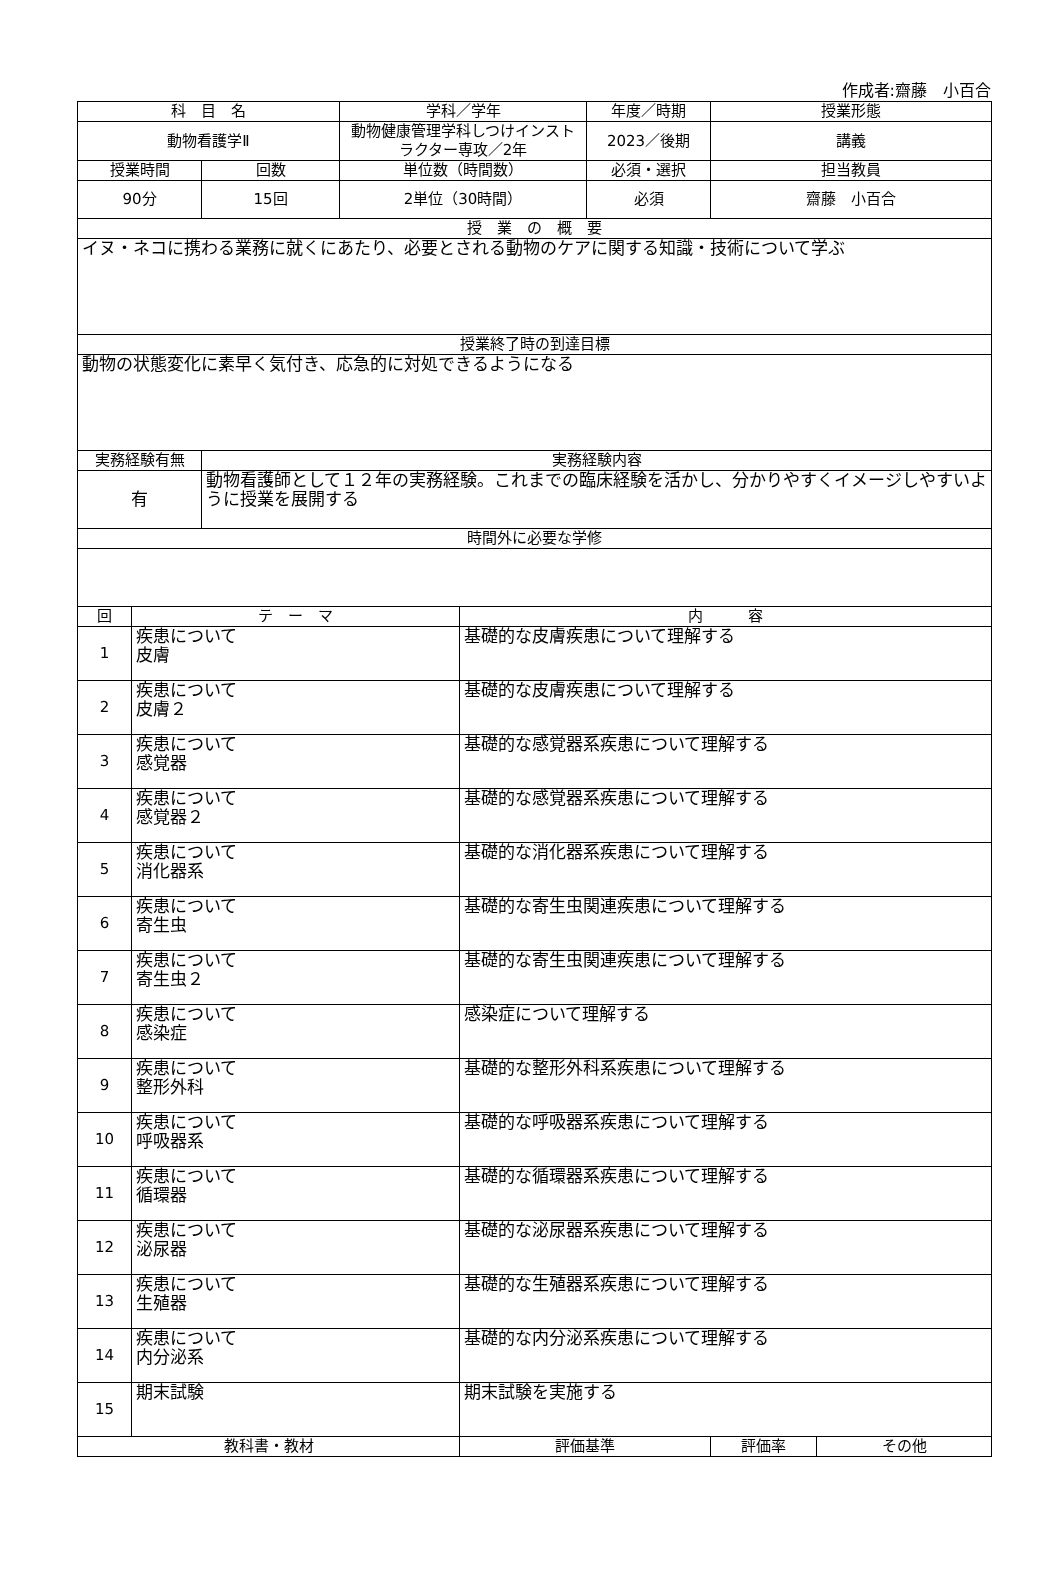作成者:齋藤　小百合
| 科 目 名 | | | 学科／学年 | | 年度／時期 | 授業形態 | |
| --- | --- | --- | --- | --- | --- | --- | --- |
| 動物看護学Ⅱ | | | 動物健康管理学科しつけインストラクター専攻／2年 | | 2023／後期 | 講義 | |
| 授業時間 | | 回数 | 単位数（時間数） | | 必須・選択 | 担当教員 | |
| 90分 | | 15回 | 2単位（30時間） | | 必須 | 齋藤 小百合 | |
| 授 業 の 概 要 | | | | | | | |
| イヌ・ネコに携わる業務に就くにあたり、必要とされる動物のケアに関する知識・技術について学ぶ | | | | | | | |
| 授業終了時の到達目標 | | | | | | | |
| 動物の状態変化に素早く気付き、応急的に対処できるようになる | | | | | | | |
| 実務経験有無 | | 実務経験内容 | | | | | |
| 有 | | 動物看護師として１２年の実務経験。これまでの臨床経験を活かし、分かりやすくイメージしやすいように授業を展開する | | | | | |
| 時間外に必要な学修 | | | | | | | |
| 回 | テ ー マ | | | 内 容 | | | |
| 1 | 疾患について 皮膚 | | | 基礎的な皮膚疾患について理解する | | | |
| 2 | 疾患について 皮膚２ | | | 基礎的な皮膚疾患について理解する | | | |
| 3 | 疾患について 感覚器 | | | 基礎的な感覚器系疾患について理解する | | | |
| 4 | 疾患について 感覚器２ | | | 基礎的な感覚器系疾患について理解する | | | |
| 5 | 疾患について 消化器系 | | | 基礎的な消化器系疾患について理解する | | | |
| 6 | 疾患について 寄生虫 | | | 基礎的な寄生虫関連疾患について理解する | | | |
| 7 | 疾患について 寄生虫２ | | | 基礎的な寄生虫関連疾患について理解する | | | |
| 8 | 疾患について 感染症 | | | 感染症について理解する | | | |
| 9 | 疾患について 整形外科 | | | 基礎的な整形外科系疾患について理解する | | | |
| 10 | 疾患について 呼吸器系 | | | 基礎的な呼吸器系疾患について理解する | | | |
| 11 | 疾患について 循環器 | | | 基礎的な循環器系疾患について理解する | | | |
| 12 | 疾患について 泌尿器 | | | 基礎的な泌尿器系疾患について理解する | | | |
| 13 | 疾患について 生殖器 | | | 基礎的な生殖器系疾患について理解する | | | |
| 14 | 疾患について 内分泌系 | | | 基礎的な内分泌系疾患について理解する | | | |
| 15 | 期末試験 | | | 期末試験を実施する | | | |
| 教科書・教材 | | | | 評価基準 | | 評価率 | その他 |